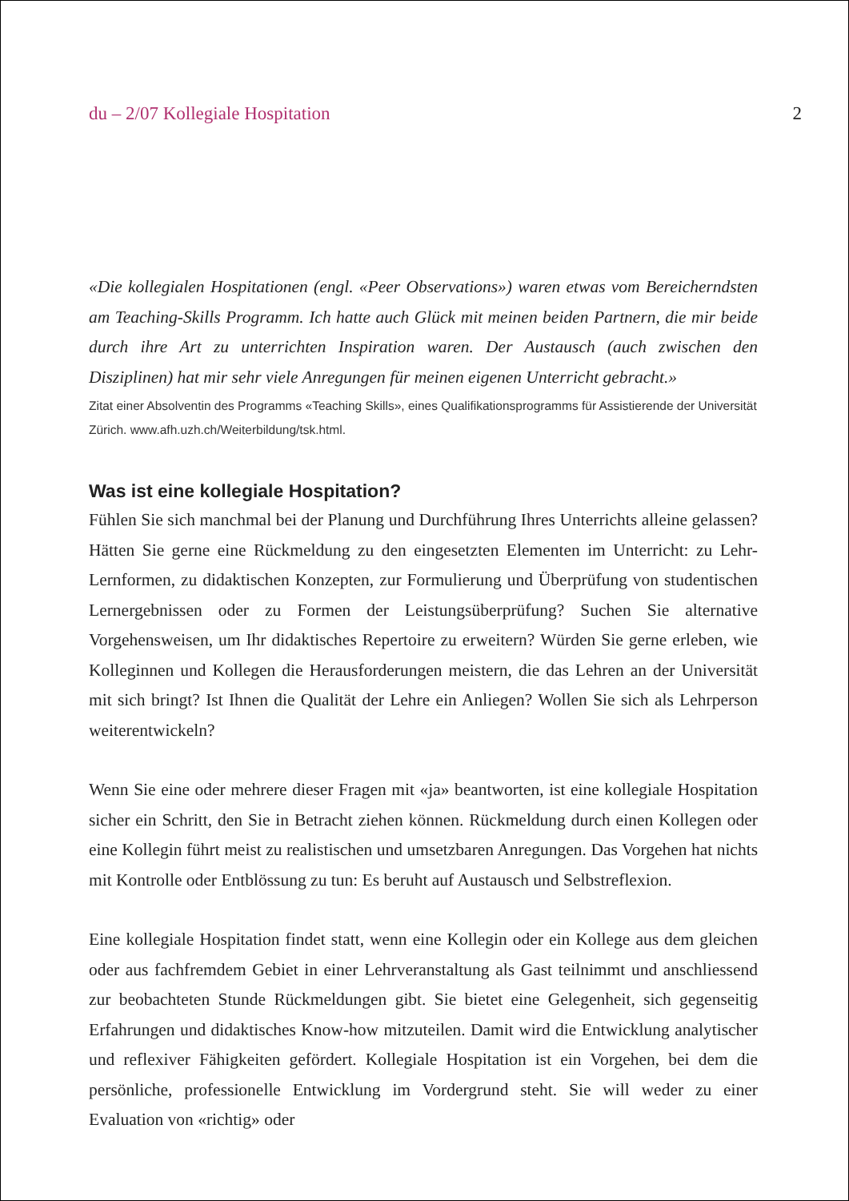du – 2/07 Kollegiale Hospitation 2
«Die kollegialen Hospitationen (engl. «Peer Observations») waren etwas vom Bereicherndsten am Teaching-Skills Programm. Ich hatte auch Glück mit meinen beiden Partnern, die mir beide durch ihre Art zu unterrichten Inspiration waren. Der Austausch (auch zwischen den Disziplinen) hat mir sehr viele Anregungen für meinen eigenen Unterricht gebracht.»
Zitat einer Absolventin des Programms «Teaching Skills», eines Qualifikationsprogramms für Assistierende der Universität Zürich. www.afh.uzh.ch/Weiterbildung/tsk.html.
Was ist eine kollegiale Hospitation?
Fühlen Sie sich manchmal bei der Planung und Durchführung Ihres Unterrichts alleine gelassen? Hätten Sie gerne eine Rückmeldung zu den eingesetzten Elementen im Unterricht: zu Lehr-Lernformen, zu didaktischen Konzepten, zur Formulierung und Überprüfung von studentischen Lernergebnissen oder zu Formen der Leistungsüberprüfung? Suchen Sie alternative Vorgehensweisen, um Ihr didaktisches Repertoire zu erweitern? Würden Sie gerne erleben, wie Kolleginnen und Kollegen die Herausforderungen meistern, die das Lehren an der Universität mit sich bringt? Ist Ihnen die Qualität der Lehre ein Anliegen? Wollen Sie sich als Lehrperson weiterentwickeln?
Wenn Sie eine oder mehrere dieser Fragen mit «ja» beantworten, ist eine kollegiale Hospitation sicher ein Schritt, den Sie in Betracht ziehen können. Rückmeldung durch einen Kollegen oder eine Kollegin führt meist zu realistischen und umsetzbaren Anregungen. Das Vorgehen hat nichts mit Kontrolle oder Entblössung zu tun: Es beruht auf Austausch und Selbstreflexion.
Eine kollegiale Hospitation findet statt, wenn eine Kollegin oder ein Kollege aus dem gleichen oder aus fachfremdem Gebiet in einer Lehrveranstaltung als Gast teilnimmt und anschliessend zur beobachteten Stunde Rückmeldungen gibt. Sie bietet eine Gelegenheit, sich gegenseitig Erfahrungen und didaktisches Know-how mitzuteilen. Damit wird die Entwicklung analytischer und reflexiver Fähigkeiten gefördert. Kollegiale Hospitation ist ein Vorgehen, bei dem die persönliche, professionelle Entwicklung im Vordergrund steht. Sie will weder zu einer Evaluation von «richtig» oder